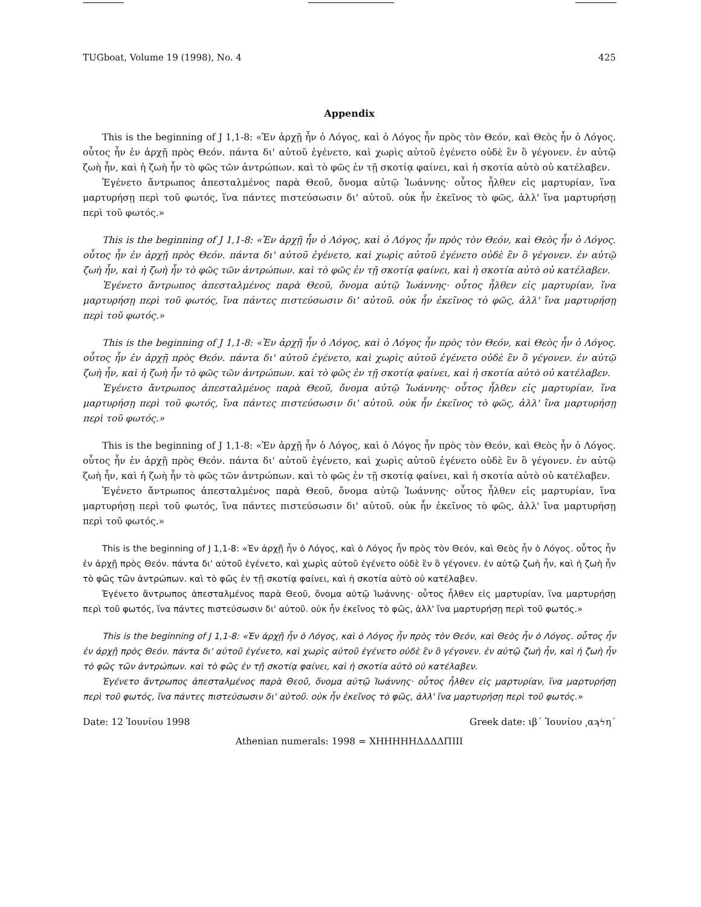TUGboat, Volume 19 (1998), No. 4 425
Appendix
This is the beginning of J 1,1-8: «Ἐν ἀρχῇ ἦν ὁ Λόγος, καὶ ὁ Λόγος ἦν πρὸς τὸν Θεόν, καὶ Θεὸς ἦν ὁ Λόγος. οὗτος ἦν ἐν ἀρχῇ πρὸς Θεόν. πάντα δι' αὐτοῦ ἐγένετο, καὶ χωρὶς αὐτοῦ ἐγένετο οὐδὲ ἓν ὃ γέγονεν. ἐν αὐτῷ ζωὴ ἦν, καὶ ἡ ζωὴ ἦν τὸ φῶς τῶν ἀντρώπων. καὶ τὸ φῶς ἐν τῇ σκοτίᾳ φαίνει, καὶ ἡ σκοτία αὐτὸ οὐ κατέλαβεν.
Ἐγένετο ἄντρωπος ἀπεσταλμένος παρὰ Θεοῦ, ὄνομα αὐτῷ Ἰωάννης· οὗτος ἦλθεν εἰς μαρτυρίαν, ἵνα μαρτυρήσῃ περὶ τοῦ φωτός, ἵνα πάντες πιστεύσωσιν δι' αὐτοῦ. οὐκ ἦν ἐκεῖνος τὸ φῶς, ἀλλ' ἵνα μαρτυρήσῃ περὶ τοῦ φωτός.»
This is the beginning of J 1,1-8: «Ἐν ἀρχῇ ἦν ὁ Λόγος, καὶ ὁ Λόγος ἦν πρὸς τὸν Θεόν, καὶ Θεὸς ἦν ὁ Λόγος. οὗτος ἦν ἐν ἀρχῇ πρὸς Θεόν. πάντα δι' αὐτοῦ ἐγένετο, καὶ χωρὶς αὐτοῦ ἐγένετο οὐδὲ ἓν ὃ γέγονεν. ἐν αὐτῷ ζωὴ ἦν, καὶ ἡ ζωὴ ἦν τὸ φῶς τῶν ἀντρώπων. καὶ τὸ φῶς ἐν τῇ σκοτίᾳ φαίνει, καὶ ἡ σκοτία αὐτὸ οὐ κατέλαβεν.
Ἐγένετο ἄντρωπος ἀπεσταλμένος παρὰ Θεοῦ, ὄνομα αὐτῷ Ἰωάννης· οὗτος ἦλθεν εἰς μαρτυρίαν, ἵνα μαρτυρήσῃ περὶ τοῦ φωτός, ἵνα πάντες πιστεύσωσιν δι' αὐτοῦ. οὐκ ἦν ἐκεῖνος τὸ φῶς, ἀλλ' ἵνα μαρτυρήσῃ περὶ τοῦ φωτός.»
This is the beginning of J 1,1-8: «Ἐν ἀρχῇ ἦν ὁ Λόγος, καὶ ὁ Λόγος ἦν πρὸς τὸν Θεόν, καὶ Θεὸς ἦν ὁ Λόγος. οὗτος ἦν ἐν ἀρχῇ πρὸς Θεόν. πάντα δι' αὐτοῦ ἐγένετο, καὶ χωρὶς αὐτοῦ ἐγένετο οὐδὲ ἓν ὃ γέγονεν. ἐν αὐτῷ ζωὴ ἦν, καὶ ἡ ζωὴ ἦν τὸ φῶς τῶν ἀντρώπων. καὶ τὸ φῶς ἐν τῇ σκοτίᾳ φαίνει, καὶ ἡ σκοτία αὐτὸ οὐ κατέλαβεν.
Ἐγένετο ἄντρωπος ἀπεσταλμένος παρὰ Θεοῦ, ὄνομα αὐτῷ Ἰωάννης· οὗτος ἦλθεν εἰς μαρτυρίαν, ἵνα μαρτυρήσῃ περὶ τοῦ φωτός, ἵνα πάντες πιστεύσωσιν δι' αὐτοῦ. οὐκ ἦν ἐκεῖνος τὸ φῶς, ἀλλ' ἵνα μαρτυρήσῃ περὶ τοῦ φωτός.»
This is the beginning of J 1,1-8: «Ἐν ἀρχῇ ἦν ὁ Λόγος, καὶ ὁ Λόγος ἦν πρὸς τὸν Θεόν, καὶ Θεὸς ἦν ὁ Λόγος. οὗτος ἦν ἐν ἀρχῇ πρὸς Θεόν. πάντα δι' αὐτοῦ ἐγένετο, καὶ χωρὶς αὐτοῦ ἐγένετο οὐδὲ ἓν ὃ γέγονεν. ἐν αὐτῷ ζωὴ ἦν, καὶ ἡ ζωὴ ἦν τὸ φῶς τῶν ἀντρώπων. καὶ τὸ φῶς ἐν τῇ σκοτίᾳ φαίνει, καὶ ἡ σκοτία αὐτὸ οὐ κατέλαβεν.
Ἐγένετο ἄντρωπος ἀπεσταλμένος παρὰ Θεοῦ, ὄνομα αὐτῷ Ἰωάννης· οὗτος ἦλθεν εἰς μαρτυρίαν, ἵνα μαρτυρήσῃ περὶ τοῦ φωτός, ἵνα πάντες πιστεύσωσιν δι' αὐτοῦ. οὐκ ἦν ἐκεῖνος τὸ φῶς, ἀλλ' ἵνα μαρτυρήσῃ περὶ τοῦ φωτός.»
This is the beginning of J 1,1-8: «Ἐν ἀρχῇ ἦν ὁ Λόγος, καὶ ὁ Λόγος ἦν πρὸς τὸν Θεόν, καὶ Θεὸς ἦν ὁ Λόγος. οὗτος ἦν ἐν ἀρχῇ πρὸς Θεόν. πάντα δι' αὐτοῦ ἐγένετο, καὶ χωρὶς αὐτοῦ ἐγένετο οὐδὲ ἓν ὃ γέγονεν. ἐν αὐτῷ ζωὴ ἦν, καὶ ἡ ζωὴ ἦν τὸ φῶς τῶν ἀντρώπων. καὶ τὸ φῶς ἐν τῇ σκοτίᾳ φαίνει, καὶ ἡ σκοτία αὐτὸ οὐ κατέλαβεν.
Ἐγένετο ἄντρωπος ἀπεσταλμένος παρὰ Θεοῦ, ὄνομα αὐτῷ Ἰωάννης· οὗτος ἦλθεν εἰς μαρτυρίαν, ἵνα μαρτυρήσῃ περὶ τοῦ φωτός, ἵνα πάντες πιστεύσωσιν δι' αὐτοῦ. οὐκ ἦν ἐκεῖνος τὸ φῶς, ἀλλ' ἵνα μαρτυρήσῃ περὶ τοῦ φωτός.»
This is the beginning of J 1,1-8: «Ἐν ἀρχῇ ἦν ὁ Λόγος, καὶ ὁ Λόγος ἦν πρὸς τὸν Θεόν, καὶ Θεὸς ἦν ὁ Λόγος. οὗτος ἦν ἐν ἀρχῇ πρὸς Θεόν. πάντα δι' αὐτοῦ ἐγένετο, καὶ χωρὶς αὐτοῦ ἐγένετο οὐδὲ ἓν ὃ γέγονεν. ἐν αὐτῷ ζωὴ ἦν, καὶ ἡ ζωὴ ἦν τὸ φῶς τῶν ἀντρώπων. καὶ τὸ φῶς ἐν τῇ σκοτίᾳ φαίνει, καὶ ἡ σκοτία αὐτὸ οὐ κατέλαβεν.
Ἐγένετο ἄντρωπος ἀπεσταλμένος παρὰ Θεοῦ, ὄνομα αὐτῷ Ἰωάννης· οὗτος ἦλθεν εἰς μαρτυρίαν, ἵνα μαρτυρήσῃ περὶ τοῦ φωτός, ἵνα πάντες πιστεύσωσιν δι' αὐτοῦ. οὐκ ἦν ἐκεῖνος τὸ φῶς, ἀλλ' ἵνα μαρτυρήσῃ περὶ τοῦ φωτός.»
Date: 12 Ἰουνίου 1998 Greek date: ιβ´ Ἰουνίου ͵αϡϟη´
Athenian numerals: 1998 = ΧΗΗΗΗΗΔΔΔΔΠΙΙΙ